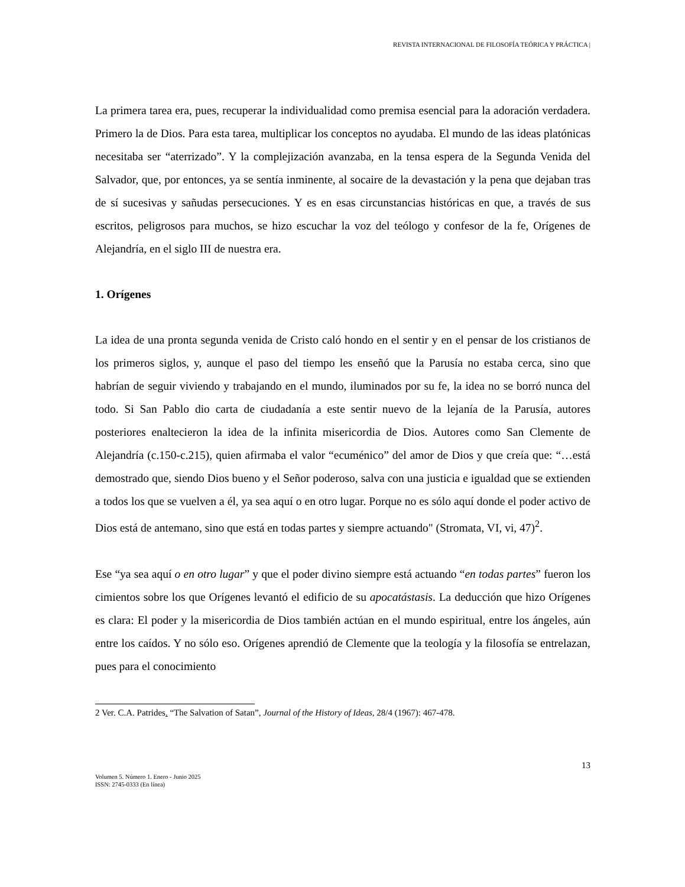REVISTA INTERNACIONAL DE FILOSOFÍA TEÓRICA Y PRÁCTICA |
La primera tarea era, pues, recuperar la individualidad como premisa esencial para la adoración verdadera. Primero la de Dios. Para esta tarea, multiplicar los conceptos no ayudaba. El mundo de las ideas platónicas necesitaba ser “aterrizado”. Y la complejización avanzaba, en la tensa espera de la Segunda Venida del Salvador, que, por entonces, ya se sentía inminente, al socaire de la devastación y la pena que dejaban tras de sí sucesivas y sañudas persecuciones. Y es en esas circunstancias históricas en que, a través de sus escritos, peligrosos para muchos, se hizo escuchar la voz del teólogo y confesor de la fe, Orígenes de Alejandría, en el siglo III de nuestra era.
1. Orígenes
La idea de una pronta segunda venida de Cristo caló hondo en el sentir y en el pensar de los cristianos de los primeros siglos, y, aunque el paso del tiempo les enseñó que la Parusía no estaba cerca, sino que habrían de seguir viviendo y trabajando en el mundo, iluminados por su fe, la idea no se borró nunca del todo. Si San Pablo dio carta de ciudadanía a este sentir nuevo de la lejanía de la Parusía, autores posteriores enaltecieron la idea de la infinita misericordia de Dios. Autores como San Clemente de Alejandría (c.150-c.215), quien afirmaba el valor “ecuménico” del amor de Dios y que creía que: “…está demostrado que, siendo Dios bueno y el Señor poderoso, salva con una justicia e igualdad que se extienden a todos los que se vuelven a él, ya sea aquí o en otro lugar. Porque no es sólo aquí donde el poder activo de Dios está de antemano, sino que está en todas partes y siempre actuando" (Stromata, VI, vi, 47)<sup>2</sup>.
Ese “ya sea aquí o en otro lugar” y que el poder divino siempre está actuando “en todas partes” fueron los cimientos sobre los que Orígenes levantó el edificio de su apocatástasis. La deducción que hizo Orígenes es clara: El poder y la misericordia de Dios también actúan en el mundo espiritual, entre los ángeles, aún entre los caídos. Y no sólo eso. Orígenes aprendió de Clemente que la teología y la filosofía se entrelazan, pues para el conocimiento
2 Ver. C.A. Patrides. “The Salvation of Satan”, Journal of the History of Ideas, 28/4 (1967): 467-478.
13
Volumen 5. Número 1. Enero - Junio 2025
ISSN: 2745-0333 (En línea)